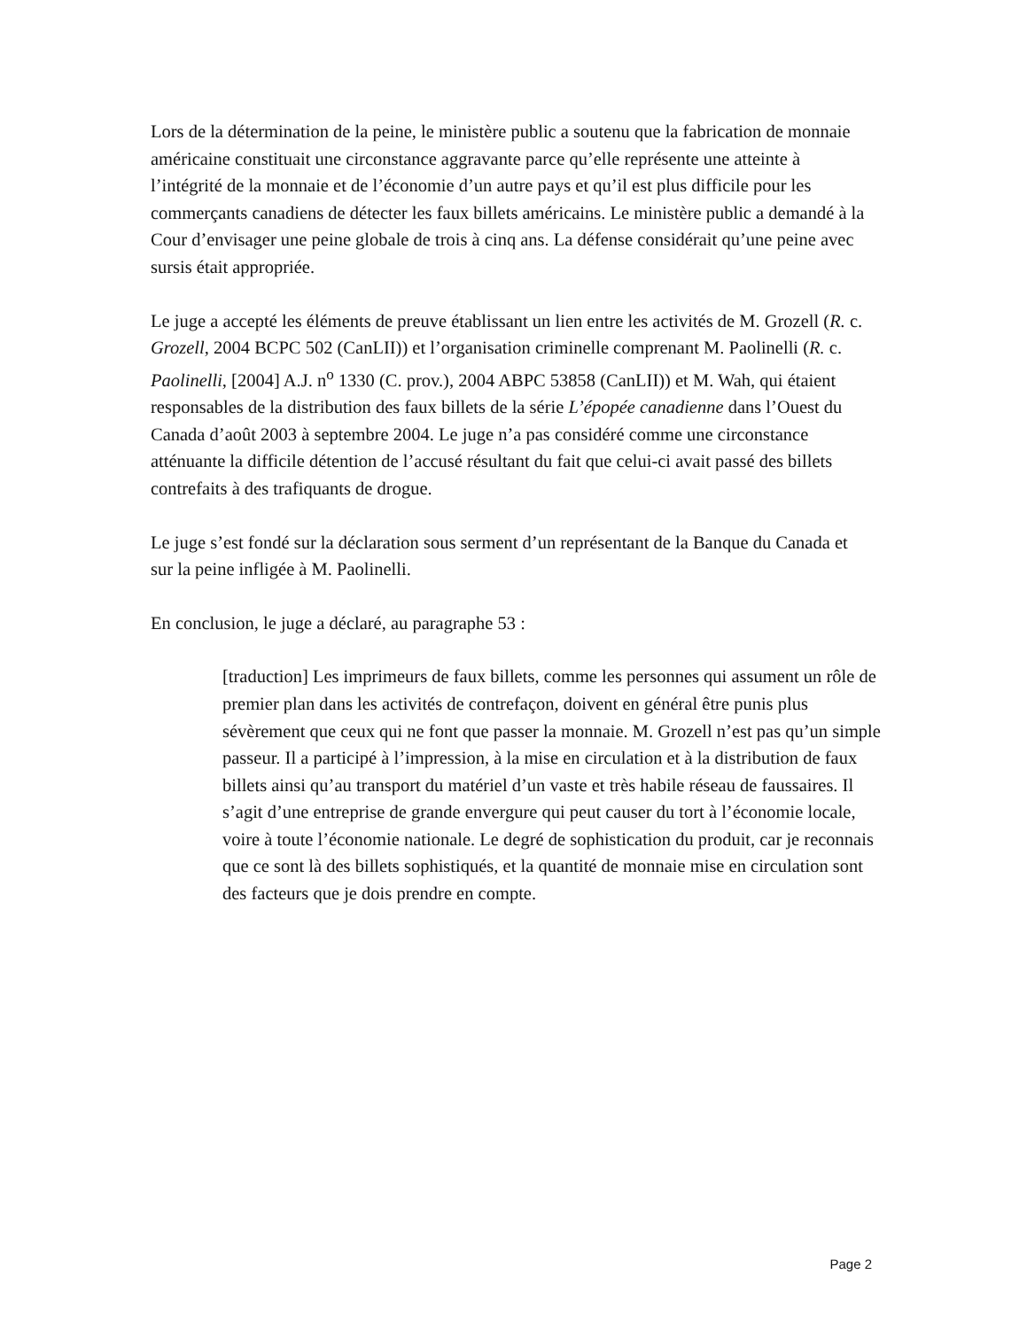Lors de la détermination de la peine, le ministère public a soutenu que la fabrication de monnaie américaine constituait une circonstance aggravante parce qu’elle représente une atteinte à l’intégrité de la monnaie et de l’économie d’un autre pays et qu’il est plus difficile pour les commerçants canadiens de détecter les faux billets américains. Le ministère public a demandé à la Cour d’envisager une peine globale de trois à cinq ans. La défense considérait qu’une peine avec sursis était appropriée.
Le juge a accepté les éléments de preuve établissant un lien entre les activités de M. Grozell (R. c. Grozell, 2004 BCPC 502 (CanLII)) et l’organisation criminelle comprenant M. Paolinelli (R. c. Paolinelli, [2004] A.J. n<sup>o</sup> 1330 (C. prov.), 2004 ABPC 53858 (CanLII)) et M. Wah, qui étaient responsables de la distribution des faux billets de la série L’épopée canadienne dans l’Ouest du Canada d’août 2003 à septembre 2004. Le juge n’a pas considéré comme une circonstance atténuante la difficile détention de l’accusé résultant du fait que celui-ci avait passé des billets contrefaits à des trafiquants de drogue.
Le juge s’est fondé sur la déclaration sous serment d’un représentant de la Banque du Canada et sur la peine infligée à M. Paolinelli.
En conclusion, le juge a déclaré, au paragraphe 53 :
[traduction] Les imprimeurs de faux billets, comme les personnes qui assument un rôle de premier plan dans les activités de contrefaçon, doivent en général être punis plus sévèrement que ceux qui ne font que passer la monnaie. M. Grozell n’est pas qu’un simple passeur. Il a participé à l’impression, à la mise en circulation et à la distribution de faux billets ainsi qu’au transport du matériel d’un vaste et très habile réseau de faussaires. Il s’agit d’une entreprise de grande envergure qui peut causer du tort à l’économie locale, voire à toute l’économie nationale. Le degré de sophistication du produit, car je reconnais que ce sont là des billets sophistiqués, et la quantité de monnaie mise en circulation sont des facteurs que je dois prendre en compte.
Page 2